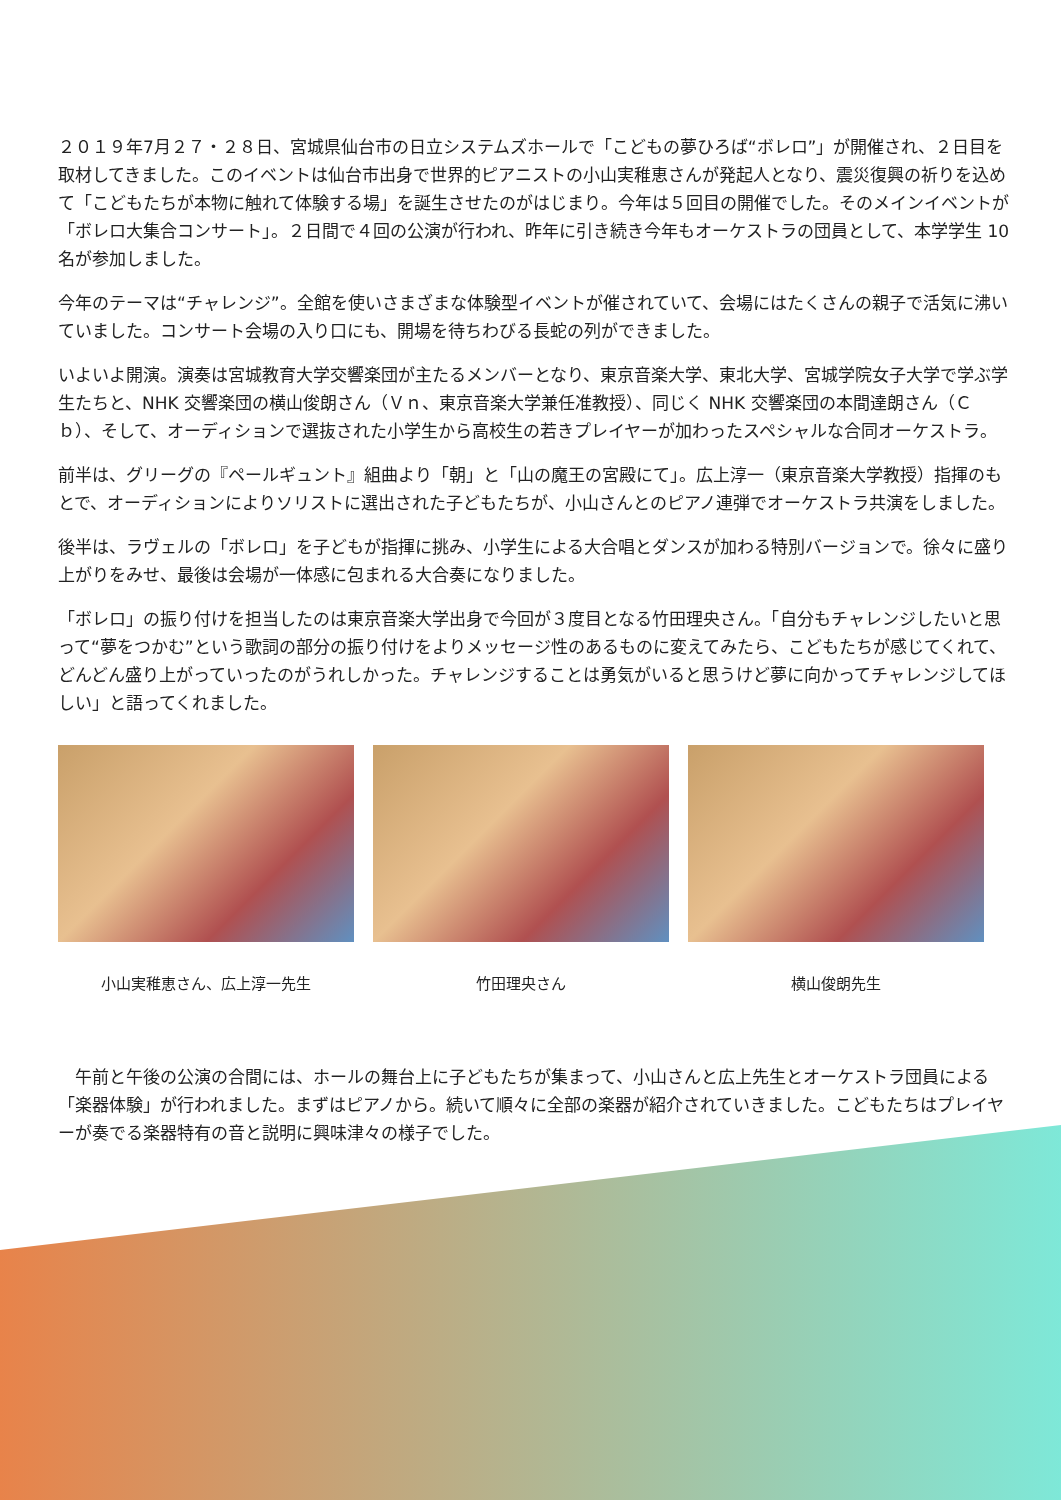２０１９年7月２７・２８日、宮城県仙台市の日立システムズホールで「こどもの夢ひろば“ボレロ”」が開催され、２日目を取材してきました。このイベントは仙台市出身で世界的ピアニストの小山実稚恵さんが発起人となり、震災復興の祈りを込めて「こどもたちが本物に触れて体験する場」を誕生させたのがはじまり。今年は５回目の開催でした。そのメインイベントが「ボレロ大集合コンサート」。２日間で４回の公演が行われ、昨年に引き続き今年もオーケストラの団員として、本学学生 10 名が参加しました。
今年のテーマは“チャレンジ”。全館を使いさまざまな体験型イベントが催されていて、会場にはたくさんの親子で活気に沸いていました。コンサート会場の入り口にも、開場を待ちわびる長蛇の列ができました。
いよいよ開演。演奏は宮城教育大学交響楽団が主たるメンバーとなり、東京音楽大学、東北大学、宮城学院女子大学で学ぶ学生たちと、NHK 交響楽団の横山俊朗さん（Ｖｎ、東京音楽大学兼任准教授）、同じく NHK 交響楽団の本間達朗さん（Ｃｂ）、そして、オーディションで選抜された小学生から高校生の若きプレイヤーが加わったスペシャルな合同オーケストラ。
前半は、グリーグの『ペールギュント』組曲より「朝」と「山の魔王の宮殿にて」。広上淳一（東京音楽大学教授）指揮のもとで、オーディションによりソリストに選出された子どもたちが、小山さんとのピアノ連弾でオーケストラ共演をしました。
後半は、ラヴェルの「ボレロ」を子どもが指揮に挑み、小学生による大合唱とダンスが加わる特別バージョンで。徐々に盛り上がりをみせ、最後は会場が一体感に包まれる大合奏になりました。
「ボレロ」の振り付けを担当したのは東京音楽大学出身で今回が３度目となる竹田理央さん。「自分もチャレンジしたいと思って“夢をつかむ”という歌詞の部分の振り付けをよりメッセージ性のあるものに変えてみたら、こどもたちが感じてくれて、どんどん盛り上がっていったのがうれしかった。チャレンジすることは勇気がいると思うけど夢に向かってチャレンジしてほしい」と語ってくれました。
小山実稚恵さん、広上淳一先生 竹田理央さん 横山俊朗先生
　午前と午後の公演の合間には、ホールの舞台上に子どもたちが集まって、小山さんと広上先生とオーケストラ団員による「楽器体験」が行われました。まずはピアノから。続いて順々に全部の楽器が紹介されていきました。こどもたちはプレイヤーが奏でる楽器特有の音と説明に興味津々の様子でした。